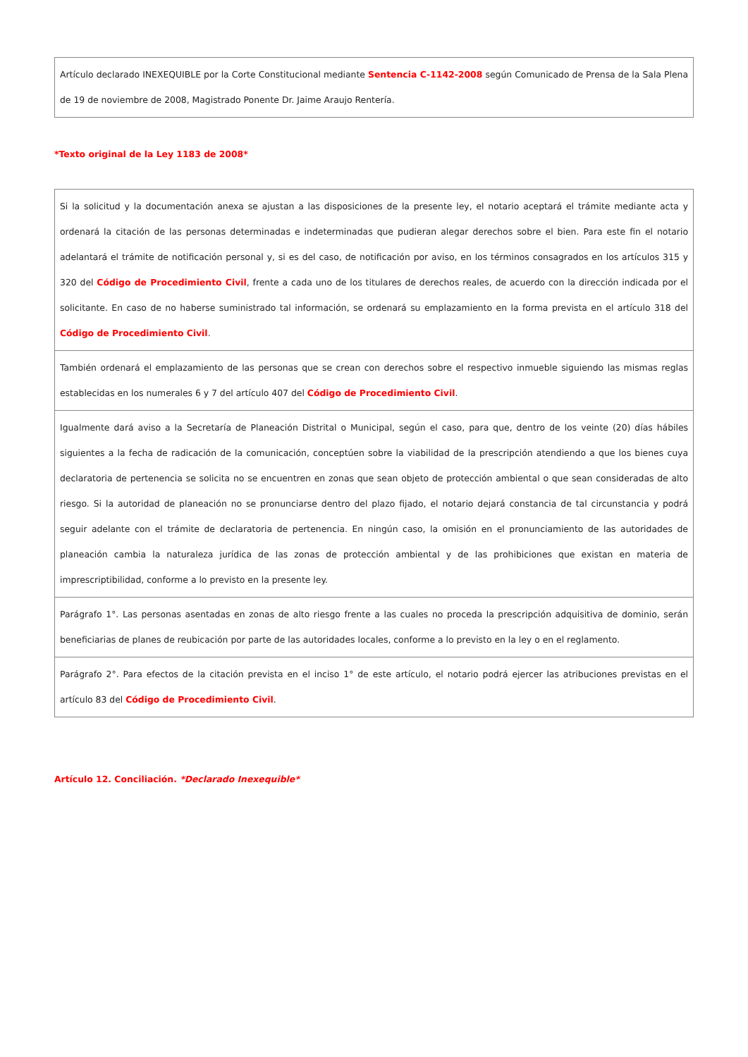Artículo declarado INEXEQUIBLE por la Corte Constitucional mediante Sentencia C-1142-2008 según Comunicado de Prensa de la Sala Plena de 19 de noviembre de 2008, Magistrado Ponente Dr. Jaime Araujo Rentería.
*Texto original de la Ley 1183 de 2008*
Si la solicitud y la documentación anexa se ajustan a las disposiciones de la presente ley, el notario aceptará el trámite mediante acta y ordenará la citación de las personas determinadas e indeterminadas que pudieran alegar derechos sobre el bien. Para este fin el notario adelantará el trámite de notificación personal y, si es del caso, de notificación por aviso, en los términos consagrados en los artículos 315 y 320 del Código de Procedimiento Civil, frente a cada uno de los titulares de derechos reales, de acuerdo con la dirección indicada por el solicitante. En caso de no haberse suministrado tal información, se ordenará su emplazamiento en la forma prevista en el artículo 318 del Código de Procedimiento Civil.
También ordenará el emplazamiento de las personas que se crean con derechos sobre el respectivo inmueble siguiendo las mismas reglas establecidas en los numerales 6 y 7 del artículo 407 del Código de Procedimiento Civil.
Igualmente dará aviso a la Secretaría de Planeación Distrital o Municipal, según el caso, para que, dentro de los veinte (20) días hábiles siguientes a la fecha de radicación de la comunicación, conceptúen sobre la viabilidad de la prescripción atendiendo a que los bienes cuya declaratoria de pertenencia se solicita no se encuentren en zonas que sean objeto de protección ambiental o que sean consideradas de alto riesgo. Si la autoridad de planeación no se pronunciarse dentro del plazo fijado, el notario dejará constancia de tal circunstancia y podrá seguir adelante con el trámite de declaratoria de pertenencia. En ningún caso, la omisión en el pronunciamiento de las autoridades de planeación cambia la naturaleza jurídica de las zonas de protección ambiental y de las prohibiciones que existan en materia de imprescriptibilidad, conforme a lo previsto en la presente ley.
Parágrafo 1°. Las personas asentadas en zonas de alto riesgo frente a las cuales no proceda la prescripción adquisitiva de dominio, serán beneficiarias de planes de reubicación por parte de las autoridades locales, conforme a lo previsto en la ley o en el reglamento.
Parágrafo 2°. Para efectos de la citación prevista en el inciso 1° de este artículo, el notario podrá ejercer las atribuciones previstas en el artículo 83 del Código de Procedimiento Civil.
Artículo 12. Conciliación. *Declarado Inexequible*